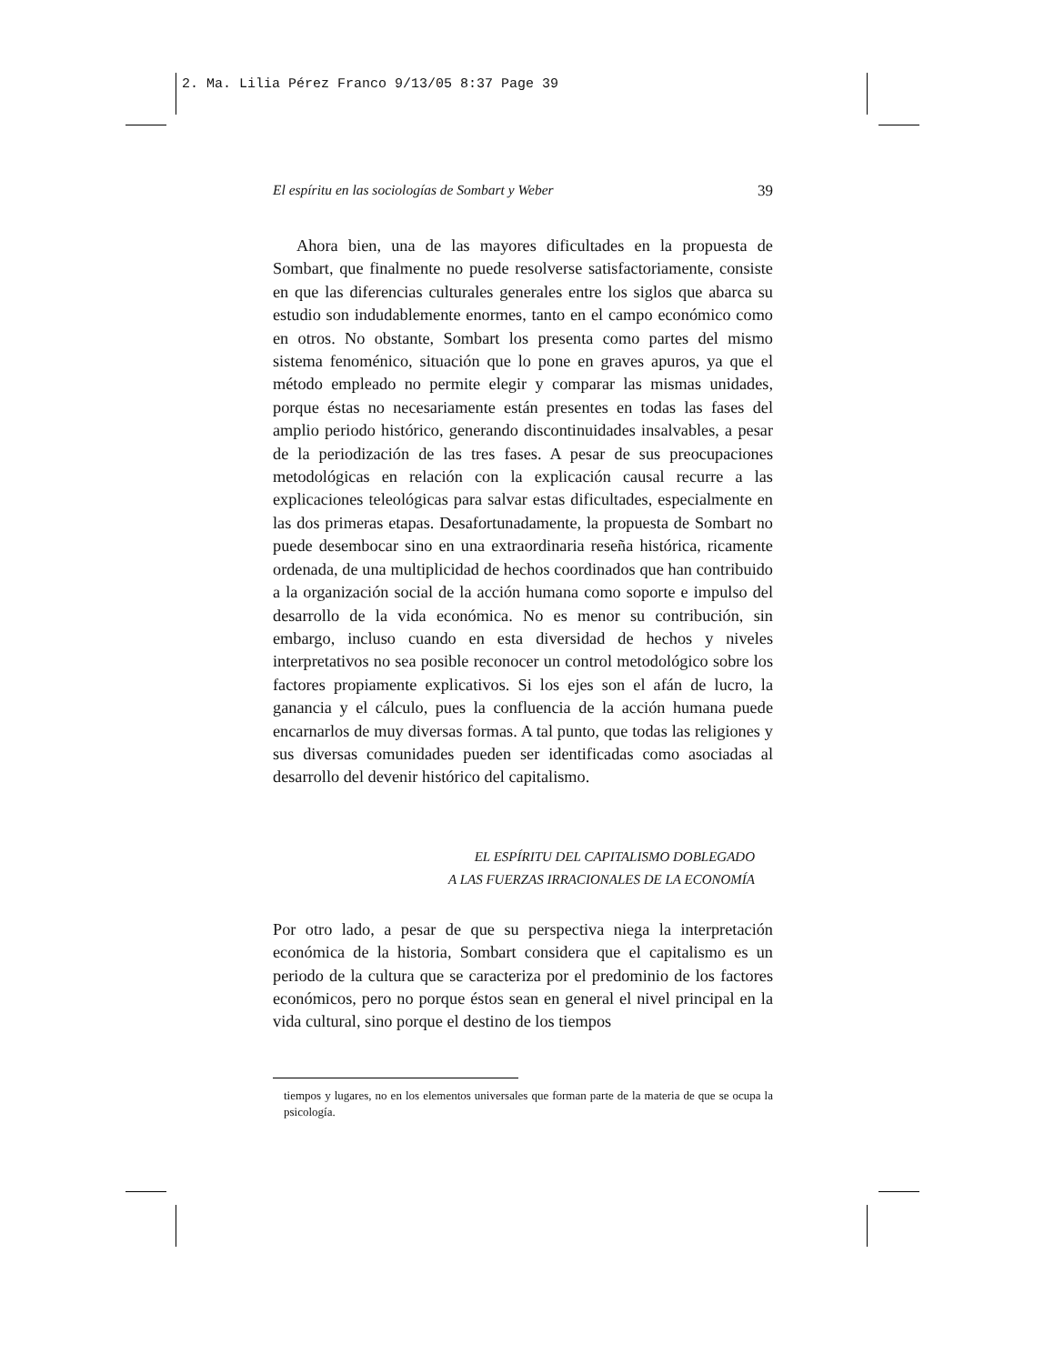2. Ma. Lilia Pérez Franco 9/13/05 8:37 Page 39
El espíritu en las sociologías de Sombart y Weber 39
Ahora bien, una de las mayores dificultades en la propuesta de Sombart, que finalmente no puede resolverse satisfactoriamente, consiste en que las diferencias culturales generales entre los siglos que abarca su estudio son indudablemente enormes, tanto en el campo económico como en otros. No obstante, Sombart los presenta como partes del mismo sistema fenoménico, situación que lo pone en graves apuros, ya que el método empleado no permite elegir y comparar las mismas unidades, porque éstas no necesariamente están presentes en todas las fases del amplio periodo histórico, generando discontinuidades insalvables, a pesar de la periodización de las tres fases. A pesar de sus preocupaciones metodológicas en relación con la explicación causal recurre a las explicaciones teleológicas para salvar estas dificultades, especialmente en las dos primeras etapas. Desafortunadamente, la propuesta de Sombart no puede desembocar sino en una extraordinaria reseña histórica, ricamente ordenada, de una multiplicidad de hechos coordinados que han contribuido a la organización social de la acción humana como soporte e impulso del desarrollo de la vida económica. No es menor su contribución, sin embargo, incluso cuando en esta diversidad de hechos y niveles interpretativos no sea posible reconocer un control metodológico sobre los factores propiamente explicativos. Si los ejes son el afán de lucro, la ganancia y el cálculo, pues la confluencia de la acción humana puede encarnarlos de muy diversas formas. A tal punto, que todas las religiones y sus diversas comunidades pueden ser identificadas como asociadas al desarrollo del devenir histórico del capitalismo.
EL ESPÍRITU DEL CAPITALISMO DOBLEGADO
A LAS FUERZAS IRRACIONALES DE LA ECONOMÍA
Por otro lado, a pesar de que su perspectiva niega la interpretación económica de la historia, Sombart considera que el capitalismo es un periodo de la cultura que se caracteriza por el predominio de los factores económicos, pero no porque éstos sean en general el nivel principal en la vida cultural, sino porque el destino de los tiempos
tiempos y lugares, no en los elementos universales que forman parte de la materia de que se ocupa la psicología.